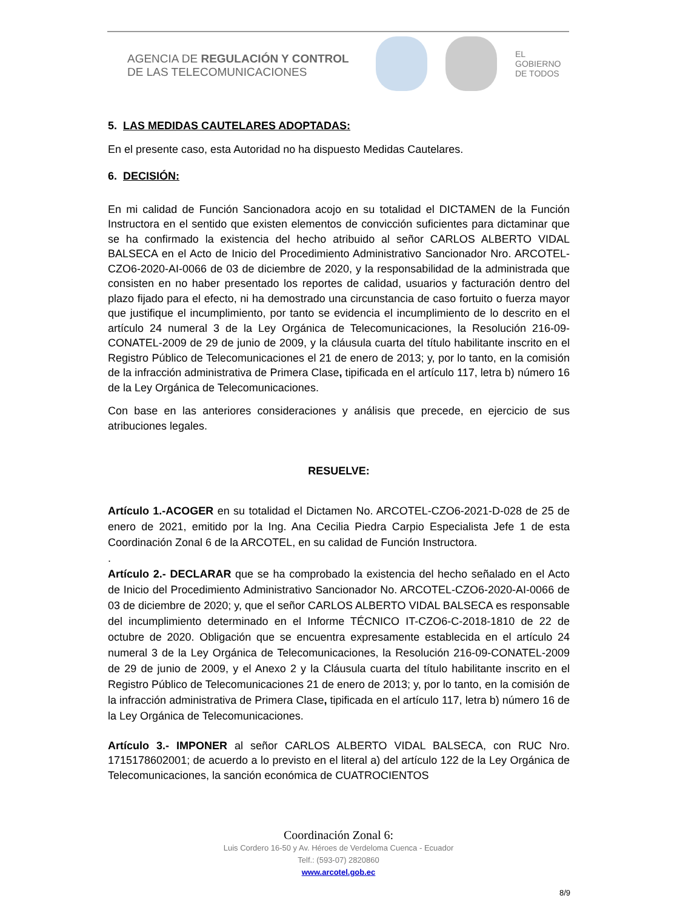AGENCIA DE REGULACIÓN Y CONTROL
DE LAS TELECOMUNICACIONES
EL
GOBIERNO
DE TODOS
5. LAS MEDIDAS CAUTELARES ADOPTADAS:
En el presente caso, esta Autoridad no ha dispuesto Medidas Cautelares.
6. DECISIÓN:
En mi calidad de Función Sancionadora acojo en su totalidad el DICTAMEN de la Función Instructora en el sentido que existen elementos de convicción suficientes para dictaminar que se ha confirmado la existencia del hecho atribuido al señor CARLOS ALBERTO VIDAL BALSECA en el Acto de Inicio del Procedimiento Administrativo Sancionador Nro. ARCOTEL-CZO6-2020-AI-0066 de 03 de diciembre de 2020, y la responsabilidad de la administrada que consisten en no haber presentado los reportes de calidad, usuarios y facturación dentro del plazo fijado para el efecto, ni ha demostrado una circunstancia de caso fortuito o fuerza mayor que justifique el incumplimiento, por tanto se evidencia el incumplimiento de lo descrito en el artículo 24 numeral 3 de la Ley Orgánica de Telecomunicaciones, la Resolución 216-09-CONATEL-2009 de 29 de junio de 2009, y la cláusula cuarta del título habilitante inscrito en el Registro Público de Telecomunicaciones el 21 de enero de 2013; y, por lo tanto, en la comisión de la infracción administrativa de Primera Clase, tipificada en el artículo 117, letra b) número 16 de la Ley Orgánica de Telecomunicaciones.
Con base en las anteriores consideraciones y análisis que precede, en ejercicio de sus atribuciones legales.
RESUELVE:
Artículo 1.-ACOGER en su totalidad el Dictamen No. ARCOTEL-CZO6-2021-D-028 de 25 de enero de 2021, emitido por la Ing. Ana Cecilia Piedra Carpio Especialista Jefe 1 de esta Coordinación Zonal 6 de la ARCOTEL, en su calidad de Función Instructora.
.
Artículo 2.- DECLARAR que se ha comprobado la existencia del hecho señalado en el Acto de Inicio del Procedimiento Administrativo Sancionador No. ARCOTEL-CZO6-2020-AI-0066 de 03 de diciembre de 2020; y, que el señor CARLOS ALBERTO VIDAL BALSECA es responsable del incumplimiento determinado en el Informe TÉCNICO IT-CZO6-C-2018-1810 de 22 de octubre de 2020. Obligación que se encuentra expresamente establecida en el artículo 24 numeral 3 de la Ley Orgánica de Telecomunicaciones, la Resolución 216-09-CONATEL-2009 de 29 de junio de 2009, y el Anexo 2 y la Cláusula cuarta del título habilitante inscrito en el Registro Público de Telecomunicaciones 21 de enero de 2013; y, por lo tanto, en la comisión de la infracción administrativa de Primera Clase, tipificada en el artículo 117, letra b) número 16 de la Ley Orgánica de Telecomunicaciones.
Artículo 3.- IMPONER al señor CARLOS ALBERTO VIDAL BALSECA, con RUC Nro. 1715178602001; de acuerdo a lo previsto en el literal a) del artículo 122 de la Ley Orgánica de Telecomunicaciones, la sanción económica de CUATROCIENTOS
Coordinación Zonal 6:
Luis Cordero 16-50 y Av. Héroes de Verdeloma Cuenca - Ecuador
Telf.: (593-07) 2820860
www.arcotel.gob.ec
8/9